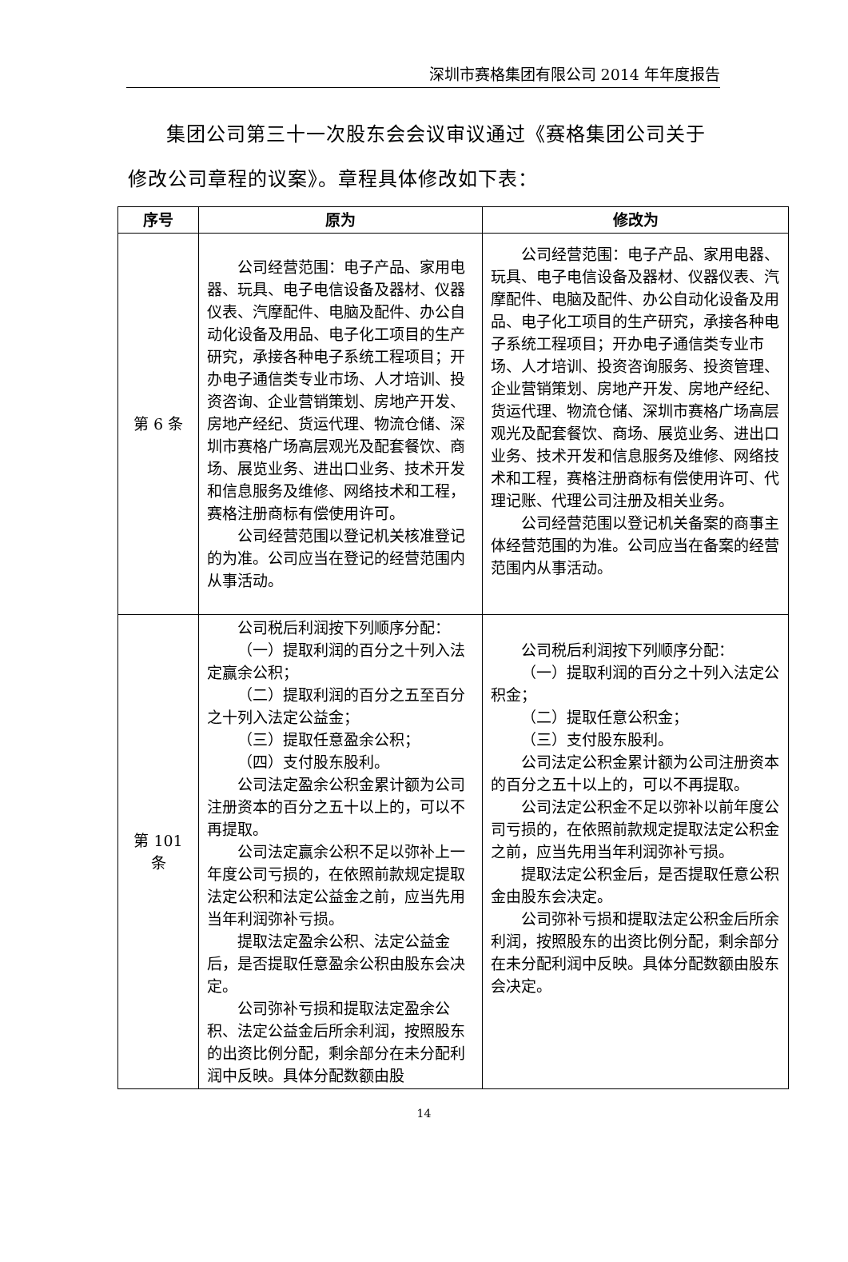深圳市赛格集团有限公司 2014 年年度报告
集团公司第三十一次股东会会议审议通过《赛格集团公司关于修改公司章程的议案》。章程具体修改如下表：
| 序号 | 原为 | 修改为 |
| --- | --- | --- |
| 第 6 条 | 公司经营范围：电子产品、家用电器、玩具、电子电信设备及器材、仪器仪表、汽摩配件、电脑及配件、办公自动化设备及用品、电子化工项目的生产研究，承接各种电子系统工程项目；开办电子通信类专业市场、人才培训、投资咨询、企业营销策划、房地产开发、房地产经纪、货运代理、物流仓储、深圳市赛格广场高层观光及配套餐饮、商场、展览业务、进出口业务、技术开发和信息服务及维修、网络技术和工程，赛格注册商标有偿使用许可。 公司经营范围以登记机关核准登记的为准。公司应当在登记的经营范围内从事活动。 | 公司经营范围：电子产品、家用电器、玩具、电子电信设备及器材、仪器仪表、汽摩配件、电脑及配件、办公自动化设备及用品、电子化工项目的生产研究，承接各种电子系统工程项目；开办电子通信类专业市场、人才培训、投资咨询服务、投资管理、企业营销策划、房地产开发、房地产经纪、货运代理、物流仓储、深圳市赛格广场高层观光及配套餐饮、商场、展览业务、进出口业务、技术开发和信息服务及维修、网络技术和工程，赛格注册商标有偿使用许可、代理记账、代理公司注册及相关业务。 公司经营范围以登记机关备案的商事主体经营范围的为准。公司应当在备案的经营范围内从事活动。 |
| 第 101 条 | 公司税后利润按下列顺序分配： （一）提取利润的百分之十列入法定赢余公积； （二）提取利润的百分之五至百分之十列入法定公益金； （三）提取任意盈余公积； （四）支付股东股利。 公司法定盈余公积金累计额为公司注册资本的百分之五十以上的，可以不再提取。 公司法定赢余公积不足以弥补上一年度公司亏损的，在依照前款规定提取法定公积和法定公益金之前，应当先用当年利润弥补亏损。 提取法定盈余公积、法定公益金后，是否提取任意盈余公积由股东会决定。 公司弥补亏损和提取法定盈余公积、法定公益金后所余利润，按照股东的出资比例分配，剩余部分在未分配利润中反映。具体分配数额由股 | 公司税后利润按下列顺序分配： （一）提取利润的百分之十列入法定公积金； （二）提取任意公积金； （三）支付股东股利。 公司法定公积金累计额为公司注册资本的百分之五十以上的，可以不再提取。 公司法定公积金不足以弥补以前年度公司亏损的，在依照前款规定提取法定公积金之前，应当先用当年利润弥补亏损。 提取法定公积金后，是否提取任意公积金由股东会决定。 公司弥补亏损和提取法定公积金后所余利润，按照股东的出资比例分配，剩余部分在未分配利润中反映。具体分配数额由股东会决定。 |
14